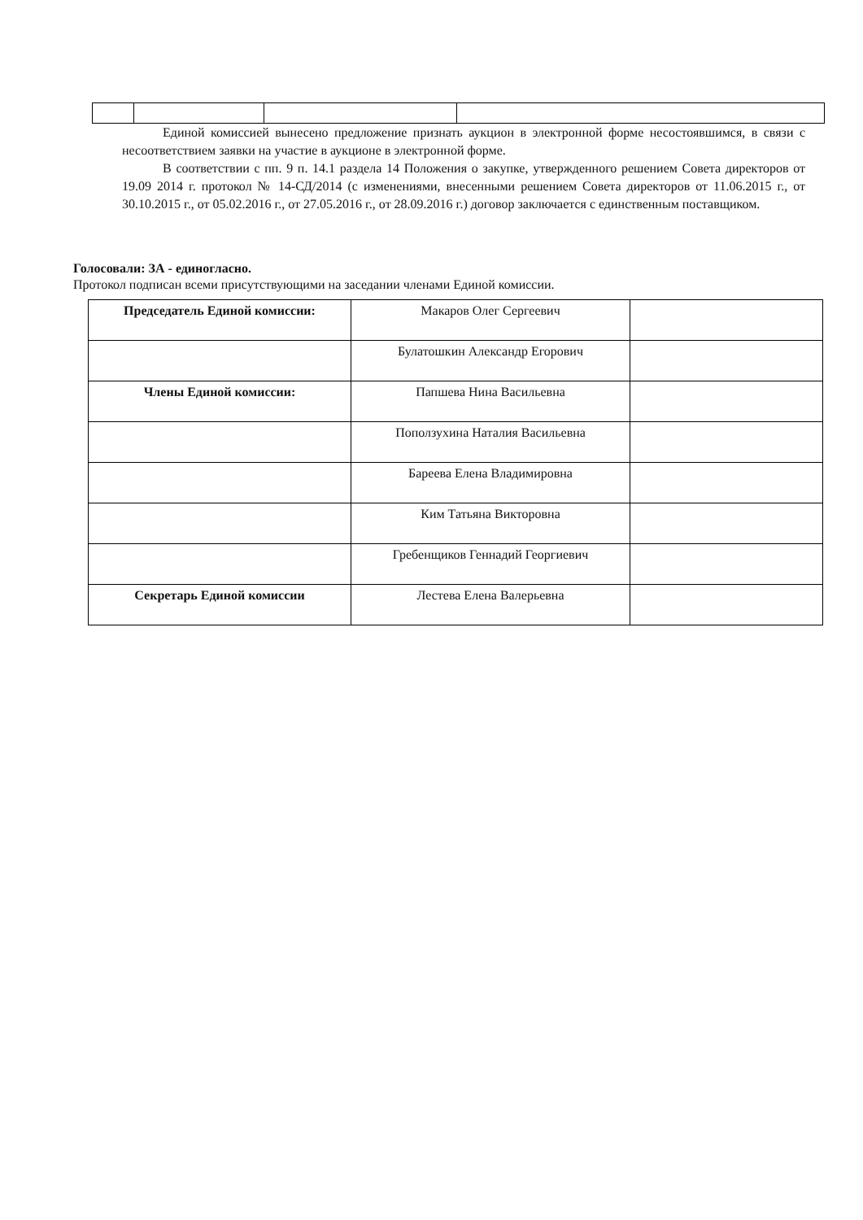Единой комиссией вынесено предложение признать аукцион в электронной форме несостоявшимся, в связи с несоответствием заявки на участие в аукционе в электронной форме.
В соответствии с пп. 9 п. 14.1 раздела 14 Положения о закупке, утвержденного решением Совета директоров от 19.09 2014 г. протокол № 14-СД/2014 (с изменениями, внесенными решением Совета директоров от 11.06.2015 г., от 30.10.2015 г., от 05.02.2016 г., от 27.05.2016 г., от 28.09.2016 г.) договор заключается с единственным поставщиком.
Голосовали: ЗА - единогласно.
Протокол подписан всеми присутствующими на заседании членами Единой комиссии.
| Председатель Единой комиссии: | Макаров Олег Сергеевич | |
| | Булатошкин Александр Егорович | |
| Члены Единой комиссии: | Папшева Нина Васильевна | |
| | Поползухина Наталия Васильевна | |
| | Бареева Елена Владимировна | |
| | Ким Татьяна Викторовна | |
| | Гребенщиков Геннадий Георгиевич | |
| Секретарь Единой комиссии | Лестева Елена Валерьевна | |